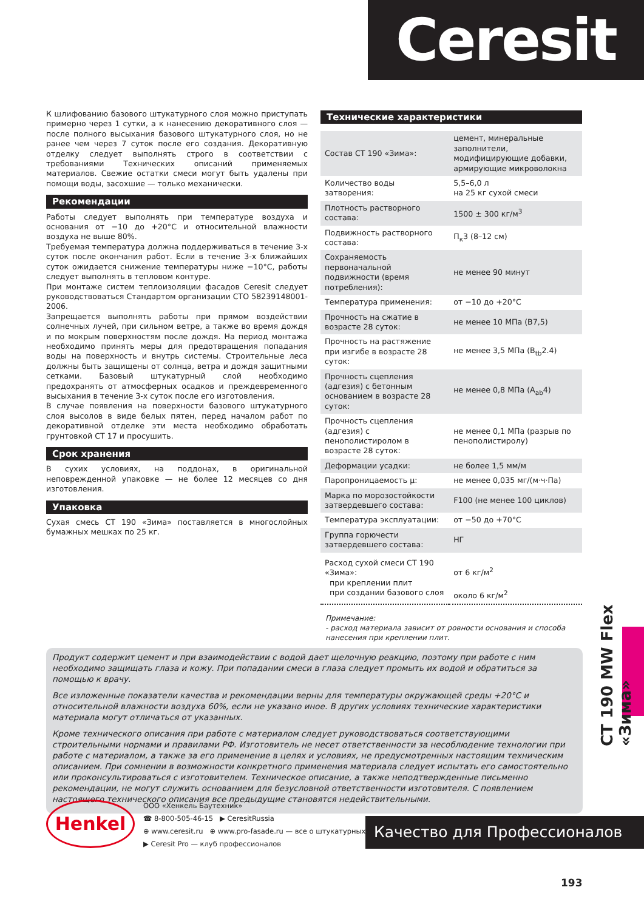Ceresit
К шлифованию базового штукатурного слоя можно приступать примерно через 1 сутки, а к нанесению декоративного слоя — после полного высыхания базового штукатурного слоя, но не ранее чем через 7 суток после его создания. Декоративную отделку следует выполнять строго в соответствии с требованиями Технических описаний применяемых материалов. Свежие остатки смеси могут быть удалены при помощи воды, засохшие — только механически.
Рекомендации
Работы следует выполнять при температуре воздуха и основания от −10 до +20°С и относительной влажности воздуха не выше 80%.
Требуемая температура должна поддерживаться в течение 3-х суток после окончания работ. Если в течение 3-х ближайших суток ожидается снижение температуры ниже −10°С, работы следует выполнять в тепловом контуре.
При монтаже систем теплоизоляции фасадов Ceresit следует руководствоваться Стандартом организации СТО 58239148001-2006.
Запрещается выполнять работы при прямом воздействии солнечных лучей, при сильном ветре, а также во время дождя и по мокрым поверхностям после дождя. На период монтажа необходимо принять меры для предотвращения попадания воды на поверхность и внутрь системы. Строительные леса должны быть защищены от солнца, ветра и дождя защитными сетками. Базовый штукатурный слой необходимо предохранять от атмосферных осадков и преждевременного высыхания в течение 3-х суток после его изготовления.
В случае появления на поверхности базового штукатурного слоя высолов в виде белых пятен, перед началом работ по декоративной отделке эти места необходимо обработать грунтовкой СТ 17 и просушить.
Срок хранения
В сухих условиях, на поддонах, в оригинальной неповрежденной упаковке — не более 12 месяцев со дня изготовления.
Упаковка
Сухая смесь СТ 190 «Зима» поставляется в многослойных бумажных мешках по 25 кг.
Технические характеристики
| Состав СТ 190 «Зима»: | цемент, минеральные заполнители, модифицирующие добавки, армирующие микроволокна |
| Количество воды затворения: | 5,5–6,0 л на 25 кг сухой смеси |
| Плотность растворного состава: | 1500 ± 300 кг/м<sup>3</sup> |
| Подвижность растворного состава: | П<sub>к</sub>3 (8–12 см) |
| Сохраняемость первоначальной подвижности (время потребления): | не менее 90 минут |
| Температура применения: | от −10 до +20°С |
| Прочность на сжатие в возрасте 28 суток: | не менее 10 МПа (В7,5) |
| Прочность на растяжение при изгибе в возрасте 28 суток: | не менее 3,5 МПа (В<sub>tb</sub>2.4) |
| Прочность сцепления (адгезия) с бетонным основанием в возрасте 28 суток: | не менее 0,8 МПа (А<sub>ab</sub>4) |
| Прочность сцепления (адгезия) с пенополистиролом в возрасте 28 суток: | не менее 0,1 МПа (разрыв по пенополистиролу) |
| Деформации усадки: | не более 1,5 мм/м |
| Паропроницаемость μ: | не менее 0,035 мг/(м·ч·Па) |
| Марка по морозостойкости затвердевшего состава: | F100 (не менее 100 циклов) |
| Температура эксплуатации: | от −50 до +70°С |
| Группа горючести затвердевшего состава: | НГ |
| Расход сухой смеси СТ 190 «Зима»: при креплении плит при создании базового слоя | от 6 кг/м<sup>2</sup> около 6 кг/м<sup>2</sup> |
Примечание:
- расход материала зависит от ровности основания и способа нанесения при креплении плит.
СТ 190 MW Flex «Зима»
Продукт содержит цемент и при взаимодействии с водой дает щелочную реакцию, поэтому при работе с ним необходимо защищать глаза и кожу. При попадании смеси в глаза следует промыть их водой и обратиться за помощью к врачу.
Все изложенные показатели качества и рекомендации верны для температуры окружающей среды +20°С и относительной влажности воздуха 60%, если не указано иное. В других условиях технические характеристики материала могут отличаться от указанных.
Кроме технического описания при работе с материалом следует руководствоваться соответствующими строительными нормами и правилами РФ. Изготовитель не несет ответственности за несоблюдение технологии при работе с материалом, а также за его применение в целях и условиях, не предусмотренных настоящим техническим описанием. При сомнении в возможности конкретного применения материала следует испытать его самостоятельно или проконсультироваться с изготовителем. Техническое описание, а также неподтвержденные письменно рекомендации, не могут служить основанием для безусловной ответственности изготовителя. С появлением настоящего технического описания все предыдущие становятся недействительными.
Henkel
ООО «Хенкель Баутехник»
☎ 8-800-505-46-15 ▶ CeresitRussia
⊕ www.ceresit.ru ⊕ www.pro-fasade.ru — все о штукатурных фасадах!
▶ Ceresit Pro — клуб профессионалов
Качество для Профессионалов
193